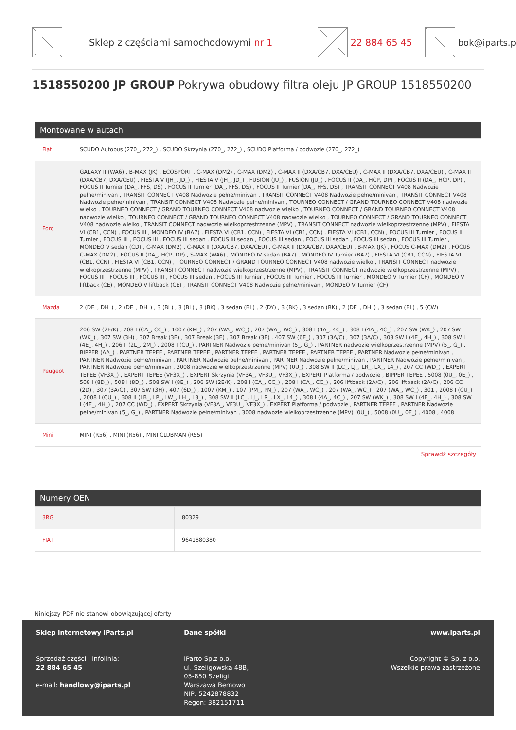Sklep z częściami samochodowymi nr 1 22 884 65 45 bok@iparts.p
1518550200 JP GROUP Pokrywa obudowy filtra oleju JP GROUP 1518550200
Montowane w autach
| Fiat | SCUDO Autobus (270_, 272_) , SCUDO Skrzynia (270_, 272_) , SCUDO Platforma / podwozie (270_, 272_) |
| Ford | GALAXY II (WA6) , B-MAX (JK) , ECOSPORT , C-MAX (DM2) , C-MAX (DM2) , C-MAX II (DXA/CB7, DXA/CEU) , C-MAX II (DXA/CB7, DXA/CEU) , C-MAX II (DXA/CB7, DXA/CEU) , FIESTA V (JH_, JD_) , FIESTA V (JH_, JD_) , FUSION (JU_) , FUSION (JU_) , FOCUS II (DA_, HCP, DP) , FOCUS II (DA_, HCP, DP) , FOCUS II Turnier (DA_, FFS, DS) , FOCUS II Turnier (DA_, FFS, DS) , FOCUS II Turnier (DA_, FFS, DS) , TRANSIT CONNECT V408 Nadwozie pełne/minivan , TRANSIT CONNECT V408 Nadwozie pełne/minivan , TRANSIT CONNECT V408 Nadwozie pełne/minivan , TRANSIT CONNECT V408 Nadwozie pełne/minivan , TRANSIT CONNECT V408 Nadwozie pełne/minivan , TOURNEO CONNECT / GRAND TOURNEO CONNECT V408 nadwozie wielko , TOURNEO CONNECT / GRAND TOURNEO CONNECT V408 nadwozie wielko , TOURNEO CONNECT / GRAND TOURNEO CONNECT V408 nadwozie wielko , TOURNEO CONNECT / GRAND TOURNEO CONNECT V408 nadwozie wielko , TOURNEO CONNECT / GRAND TOURNEO CONNECT V408 nadwozie wielko , TRANSIT CONNECT nadwozie wielkoprzestrzenne (MPV) , TRANSIT CONNECT nadwozie wielkoprzestrzenne (MPV) , FIESTA VI (CB1, CCN) , FOCUS III , MONDEO IV (BA7) , FIESTA VI (CB1, CCN) , FIESTA VI (CB1, CCN) , FIESTA VI (CB1, CCN) , FOCUS III Turnier , FOCUS III Turnier , FOCUS III , FOCUS III , FOCUS III sedan , FOCUS III sedan , FOCUS III sedan , FOCUS III sedan , FOCUS III sedan , FOCUS III Turnier , MONDEO V sedan (CD) , C-MAX (DM2) , C-MAX II (DXA/CB7, DXA/CEU) , C-MAX II (DXA/CB7, DXA/CEU) , B-MAX (JK) , FOCUS C-MAX (DM2) , FOCUS C-MAX (DM2) , FOCUS II (DA_, HCP, DP) , S-MAX (WA6) , MONDEO IV sedan (BA7) , MONDEO IV Turnier (BA7) , FIESTA VI (CB1, CCN) , FIESTA VI (CB1, CCN) , FIESTA VI (CB1, CCN) , TOURNEO CONNECT / GRAND TOURNEO CONNECT V408 nadwozie wielko , TRANSIT CONNECT nadwozie wielkoprzestrzenne (MPV) , TRANSIT CONNECT nadwozie wielkoprzestrzenne (MPV) , TRANSIT CONNECT nadwozie wielkoprzestrzenne (MPV) , FOCUS III , FOCUS III , FOCUS III , FOCUS III sedan , FOCUS III Turnier , FOCUS III Turnier , FOCUS III Turnier , MONDEO V Turnier (CF) , MONDEO V liftback (CE) , MONDEO V liftback (CE) , TRANSIT CONNECT V408 Nadwozie pełne/minivan , MONDEO V Turnier (CF) |
| Mazda | 2 (DE_, DH_) , 2 (DE_, DH_) , 3 (BL) , 3 (BL) , 3 (BK) , 3 sedan (BL) , 2 (DY) , 3 (BK) , 3 sedan (BK) , 2 (DE_, DH_) , 3 sedan (BL) , 5 (CW) |
| Peugeot | 206 SW (2E/K) , 208 I (CA_, CC_) , 1007 (KM_) , 207 (WA_, WC_) , 207 (WA_, WC_) , 308 I (4A_, 4C_) , 308 I (4A_, 4C_) , 207 SW (WK_) , 207 SW (WK_) , 307 SW (3H) , 307 Break (3E) , 307 Break (3E) , 307 Break (3E) , 407 SW (6E_) , 307 (3A/C) , 307 (3A/C) , 308 SW I (4E_, 4H_) , 308 SW I (4E_, 4H_) , 206+ (2L_, 2M_) , 2008 I (CU_) , PARTNER Nadwozie pełne/minivan (5_, G_) , PARTNER nadwozie wielkoprzestrzenne (MPV) (5_, G_) , BIPPER (AA_) , PARTNER TEPEE , PARTNER TEPEE , PARTNER TEPEE , PARTNER TEPEE , PARTNER TEPEE , PARTNER Nadwozie pełne/minivan , PARTNER Nadwozie pełne/minivan , PARTNER Nadwozie pełne/minivan , PARTNER Nadwozie pełne/minivan , PARTNER Nadwozie pełne/minivan , PARTNER Nadwozie pełne/minivan , 3008 nadwozie wielkoprzestrzenne (MPV) (0U_) , 308 SW II (LC_, LJ_, LR_, LX_, L4_) , 207 CC (WD_) , EXPERT TEPEE (VF3X_) , EXPERT TEPEE (VF3X_) , EXPERT Skrzynia (VF3A_, VF3U_, VF3X_) , EXPERT Platforma / podwozie , BIPPER TEPEE , 5008 (0U_, 0E_) , 508 I (8D_) , 508 I (8D_) , 508 SW I (8E_) , 206 SW (2E/K) , 208 I (CA_, CC_) , 208 I (CA_, CC_) , 206 liftback (2A/C) , 206 liftback (2A/C) , 206 CC (2D) , 307 (3A/C) , 307 SW (3H) , 407 (6D_) , 1007 (KM_) , 107 (PM_, PN_) , 207 (WA_, WC_) , 207 (WA_, WC_) , 207 (WA_, WC_) , 301 , 2008 I (CU_) , 2008 I (CU_) , 308 II (LB_, LP_, LW_, LH_, L3_) , 308 SW II (LC_, LJ_, LR_, LX_, L4_) , 308 I (4A_, 4C_) , 207 SW (WK_) , 308 SW I (4E_, 4H_) , 308 SW I (4E_, 4H_) , 207 CC (WD_) , EXPERT Skrzynia (VF3A_, VF3U_, VF3X_) , EXPERT Platforma / podwozie , PARTNER TEPEE , PARTNER Nadwozie pełne/minivan (5_, G_) , PARTNER Nadwozie pełne/minivan , 3008 nadwozie wielkoprzestrzenne (MPV) (0U_) , 5008 (0U_, 0E_) , 4008 , 4008 |
| Mini | MINI (R56) , MINI (R56) , MINI CLUBMAN (R55) |
| Sprawdź szczegóły | |
Numery OEN
| 3RG | 80329 |
| FIAT | 9641880380 |
Niniejszy PDF nie stanowi obowiązującej oferty
Sklep internetowy iParts.pl
Sprzedaż części i infolinia:
22 884 65 45
e-mail: handlowy@iparts.pl
Dane spółki
iParto Sp.z o.o.
ul. Szeligowska 48B,
05-850 Szeligi
Warszawa Bemowo
NIP: 5242878832
Regon: 382151711
www.iparts.pl
Copyright © Sp. z o.o.
Wszelkie prawa zastrzeżone